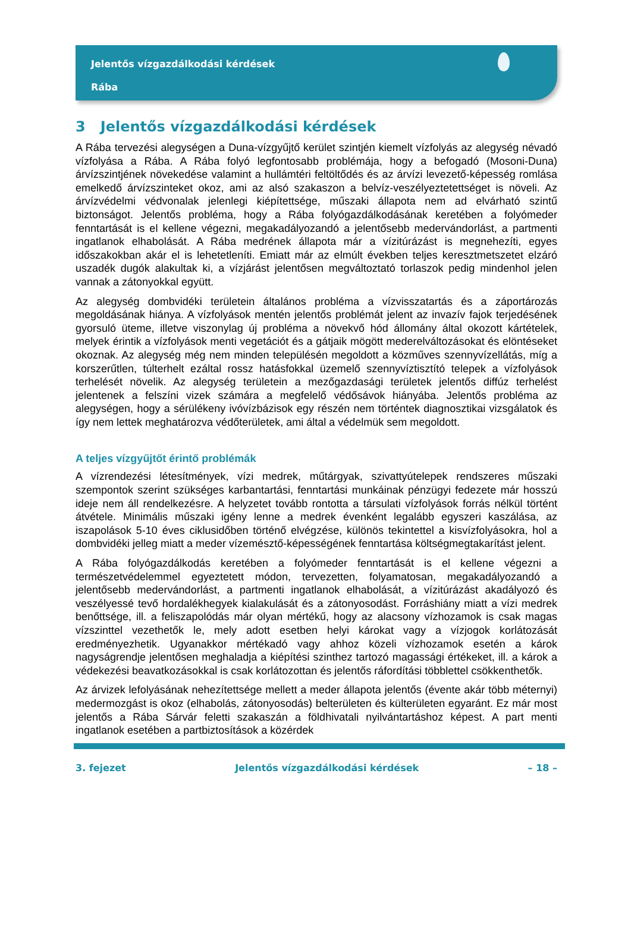Jelentős vízgazdálkodási kérdések
Rába
3 Jelentős vízgazdálkodási kérdések
A Rába tervezési alegységen a Duna-vízgyűjtő kerület szintjén kiemelt vízfolyás az alegység névadó vízfolyása a Rába. A Rába folyó legfontosabb problémája, hogy a befogadó (Mosoni-Duna) árvízszintjének növekedése valamint a hullámtéri feltöltődés és az árvízi levezető-képesség romlása emelkedő árvízszinteket okoz, ami az alsó szakaszon a belvíz-veszélyeztetettséget is növeli. Az árvízvédelmi védvonalak jelenlegi kiépítettsége, műszaki állapota nem ad elvárható szintű biztonságot. Jelentős probléma, hogy a Rába folyógazdálkodásának keretében a folyómeder fenntartását is el kellene végezni, megakadályozandó a jelentősebb medervándorlást, a partmenti ingatlanok elhabolását. A Rába medrének állapota már a vízitúrázást is megnehezíti, egyes időszakokban akár el is lehetetleníti. Emiatt már az elmúlt években teljes keresztmetszetet elzáró uszadék dugók alakultak ki, a vízjárást jelentősen megváltoztató torlaszok pedig mindenhol jelen vannak a zátonyokkal együtt.
Az alegység dombvidéki területein általános probléma a vízvisszatartás és a záportározás megoldásának hiánya. A vízfolyások mentén jelentős problémát jelent az invazív fajok terjedésének gyorsuló üteme, illetve viszonylag új probléma a növekvő hód állomány által okozott kártételek, melyek érintik a vízfolyások menti vegetációt és a gátjaik mögött mederelváltozásokat és elöntéseket okoznak. Az alegység még nem minden településén megoldott a közműves szennyvízellátás, míg a korszerűtlen, túlterhelt ezáltal rossz hatásfokkal üzemelő szennyvíztisztító telepek a vízfolyások terhelését növelik. Az alegység területein a mezőgazdasági területek jelentős diffúz terhelést jelentenek a felszíni vizek számára a megfelelő védősávok hiányába. Jelentős probléma az alegységen, hogy a sérülékeny ivóvízbázisok egy részén nem történtek diagnosztikai vizsgálatok és így nem lettek meghatározva védőterületek, ami által a védelmük sem megoldott.
A teljes vízgyűjtőt érintő problémák
A vízrendezési létesítmények, vízi medrek, műtárgyak, szivattyútelepek rendszeres műszaki szempontok szerint szükséges karbantartási, fenntartási munkáinak pénzügyi fedezete már hosszú ideje nem áll rendelkezésre. A helyzetet tovább rontotta a társulati vízfolyások forrás nélkül történt átvétele. Minimális műszaki igény lenne a medrek évenként legalább egyszeri kaszálása, az iszapolások 5-10 éves ciklusidőben történő elvégzése, különös tekintettel a kisvízfolyásokra, hol a dombvidéki jelleg miatt a meder vízemésztő-képességének fenntartása költségmegtakarítást jelent.
A Rába folyógazdálkodás keretében a folyómeder fenntartását is el kellene végezni a természetvédelemmel egyeztetett módon, tervezetten, folyamatosan, megakadályozandó a jelentősebb medervándorlást, a partmenti ingatlanok elhabolását, a vízitúrázást akadályozó és veszélyessé tevő hordalékhegyek kialakulását és a zátonyosodást. Forráshiány miatt a vízi medrek benőttsége, ill. a feliszapolódás már olyan mértékű, hogy az alacsony vízhozamok is csak magas vízszinttel vezethetők le, mely adott esetben helyi károkat vagy a vízjogok korlátozását eredményezhetik. Ugyanakkor mértékadó vagy ahhoz közeli vízhozamok esetén a károk nagyságrendje jelentősen meghaladja a kiépítési szinthez tartozó magassági értékeket, ill. a károk a védekezési beavatkozásokkal is csak korlátozottan és jelentős ráfordítási többlettel csökkenthetők.
Az árvizek lefolyásának nehezítettsége mellett a meder állapota jelentős (évente akár több méternyi) medermozgást is okoz (elhabolás, zátonyosodás) belterületen és külterületen egyaránt. Ez már most jelentős a Rába Sárvár feletti szakaszán a földhivatali nyilvántartáshoz képest. A part menti ingatlanok esetében a partbiztosítások a közérdek
3. fejezet Jelentős vízgazdálkodási kérdések – 18 –